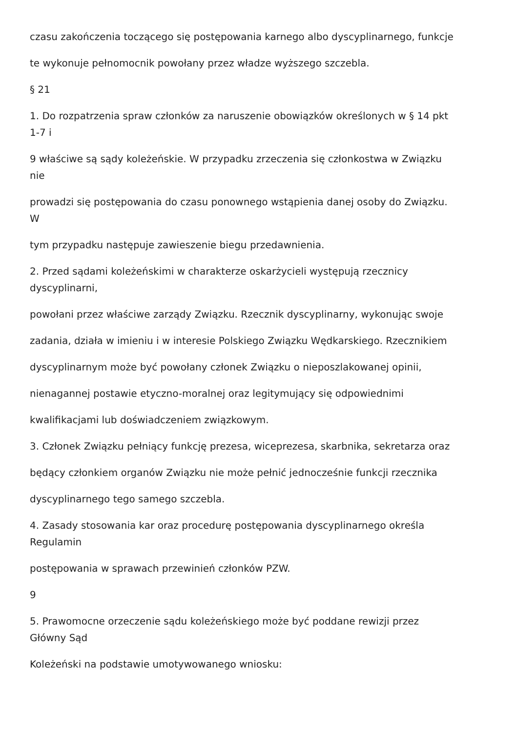czasu zakończenia toczącego się postępowania karnego albo dyscyplinarnego, funkcje
te wykonuje pełnomocnik powołany przez władze wyższego szczebla.
§ 21
1. Do rozpatrzenia spraw członków za naruszenie obowiązków określonych w § 14 pkt
1-7 i
9 właściwe są sądy koleżeńskie. W przypadku zrzeczenia się członkostwa w Związku
nie
prowadzi się postępowania do czasu ponownego wstąpienia danej osoby do Związku.
W
tym przypadku następuje zawieszenie biegu przedawnienia.
2. Przed sądami koleżeńskimi w charakterze oskarżycieli występują rzecznicy
dyscyplinarni,
powołani przez właściwe zarządy Związku. Rzecznik dyscyplinarny, wykonując swoje
zadania, działa w imieniu i w interesie Polskiego Związku Wędkarskiego. Rzecznikiem
dyscyplinarnym może być powołany członek Związku o nieposzlakowanej opinii,
nienagannej postawie etyczno-moralnej oraz legitymujący się odpowiednimi
kwalifikacjami lub doświadczeniem związkowym.
3. Członek Związku pełniący funkcję prezesa, wiceprezesa, skarbnika, sekretarza oraz
będący członkiem organów Związku nie może pełnić jednocześnie funkcji rzecznika
dyscyplinarnego tego samego szczebla.
4. Zasady stosowania kar oraz procedurę postępowania dyscyplinarnego określa
Regulamin
postępowania w sprawach przewinień członków PZW.
9
5. Prawomocne orzeczenie sądu koleżeńskiego może być poddane rewizji przez
Główny Sąd
Koleżeński na podstawie umotywowanego wniosku: